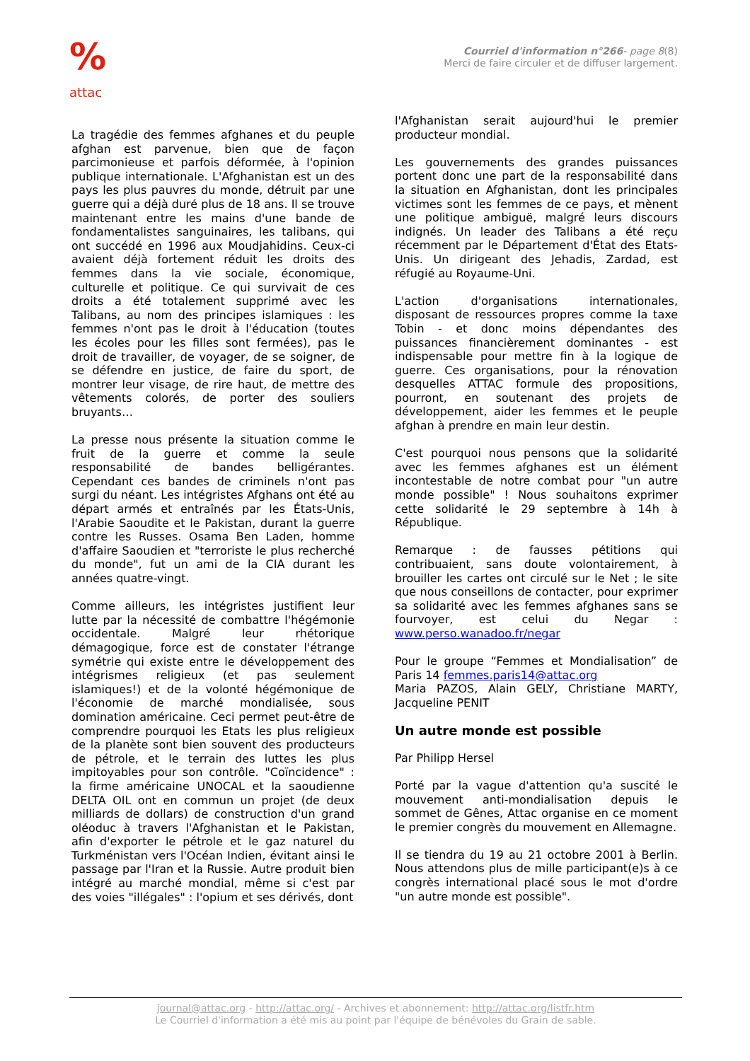%
attac
Courriel d'information n°266- page 8(8)
Merci de faire circuler et de diffuser largement.
La tragédie des femmes afghanes et du peuple afghan est parvenue, bien que de façon parcimonieuse et parfois déformée, à l'opinion publique internationale. L'Afghanistan est un des pays les plus pauvres du monde, détruit par une guerre qui a déjà duré plus de 18 ans. Il se trouve maintenant entre les mains d'une bande de fondamentalistes sanguinaires, les talibans, qui ont succédé en 1996 aux Moudjahidins. Ceux-ci avaient déjà fortement réduit les droits des femmes dans la vie sociale, économique, culturelle et politique. Ce qui survivait de ces droits a été totalement supprimé avec les Talibans, au nom des principes islamiques : les femmes n'ont pas le droit à l'éducation (toutes les écoles pour les filles sont fermées), pas le droit de travailler, de voyager, de se soigner, de se défendre en justice, de faire du sport, de montrer leur visage, de rire haut, de mettre des vêtements colorés, de porter des souliers bruyants…
La presse nous présente la situation comme le fruit de la guerre et comme la seule responsabilité de bandes belligérantes. Cependant ces bandes de criminels n'ont pas surgi du néant. Les intégristes Afghans ont été au départ armés et entraînés par les États-Unis, l'Arabie Saoudite et le Pakistan, durant la guerre contre les Russes. Osama Ben Laden, homme d'affaire Saoudien et "terroriste le plus recherché du monde", fut un ami de la CIA durant les années quatre-vingt.
Comme ailleurs, les intégristes justifient leur lutte par la nécessité de combattre l'hégémonie occidentale. Malgré leur rhétorique démagogique, force est de constater l'étrange symétrie qui existe entre le développement des intégrismes religieux (et pas seulement islamiques!) et de la volonté hégémonique de l'économie de marché mondialisée, sous domination américaine. Ceci permet peut-être de comprendre pourquoi les Etats les plus religieux de la planète sont bien souvent des producteurs de pétrole, et le terrain des luttes les plus impitoyables pour son contrôle. "Coïncidence" : la firme américaine UNOCAL et la saoudienne DELTA OIL ont en commun un projet (de deux milliards de dollars) de construction d'un grand oléoduc à travers l'Afghanistan et le Pakistan, afin d'exporter le pétrole et le gaz naturel du Turkménistan vers l'Océan Indien, évitant ainsi le passage par l'Iran et la Russie. Autre produit bien intégré au marché mondial, même si c'est par des voies "illégales" : l'opium et ses dérivés, dont
l'Afghanistan serait aujourd'hui le premier producteur mondial.
Les gouvernements des grandes puissances portent donc une part de la responsabilité dans la situation en Afghanistan, dont les principales victimes sont les femmes de ce pays, et mènent une politique ambiguë, malgré leurs discours indignés. Un leader des Talibans a été reçu récemment par le Département d'État des Etats-Unis. Un dirigeant des Jehadis, Zardad, est réfugié au Royaume-Uni.
L'action d'organisations internationales, disposant de ressources propres comme la taxe Tobin - et donc moins dépendantes des puissances financièrement dominantes - est indispensable pour mettre fin à la logique de guerre. Ces organisations, pour la rénovation desquelles ATTAC formule des propositions, pourront, en soutenant des projets de développement, aider les femmes et le peuple afghan à prendre en main leur destin.
C'est pourquoi nous pensons que la solidarité avec les femmes afghanes est un élément incontestable de notre combat pour "un autre monde possible" ! Nous souhaitons exprimer cette solidarité le 29 septembre à 14h à République.
Remarque : de fausses pétitions qui contribuaient, sans doute volontairement, à brouiller les cartes ont circulé sur le Net ; le site que nous conseillons de contacter, pour exprimer sa solidarité avec les femmes afghanes sans se fourvoyer, est celui du Negar : www.perso.wanadoo.fr/negar
Pour le groupe “Femmes et Mondialisation” de Paris 14 femmes.paris14@attac.org
Maria PAZOS, Alain GELY, Christiane MARTY, Jacqueline PENIT
Un autre monde est possible
Par Philipp Hersel
Porté par la vague d'attention qu'a suscité le mouvement anti-mondialisation depuis le sommet de Gênes, Attac organise en ce moment le premier congrès du mouvement en Allemagne.
Il se tiendra du 19 au 21 octobre 2001 à Berlin. Nous attendons plus de mille participant(e)s à ce congrès international placé sous le mot d'ordre "un autre monde est possible".
journal@attac.org - http://attac.org/ - Archives et abonnement: http://attac.org/listfr.htm
Le Courriel d'information a été mis au point par l'équipe de bénévoles du Grain de sable.